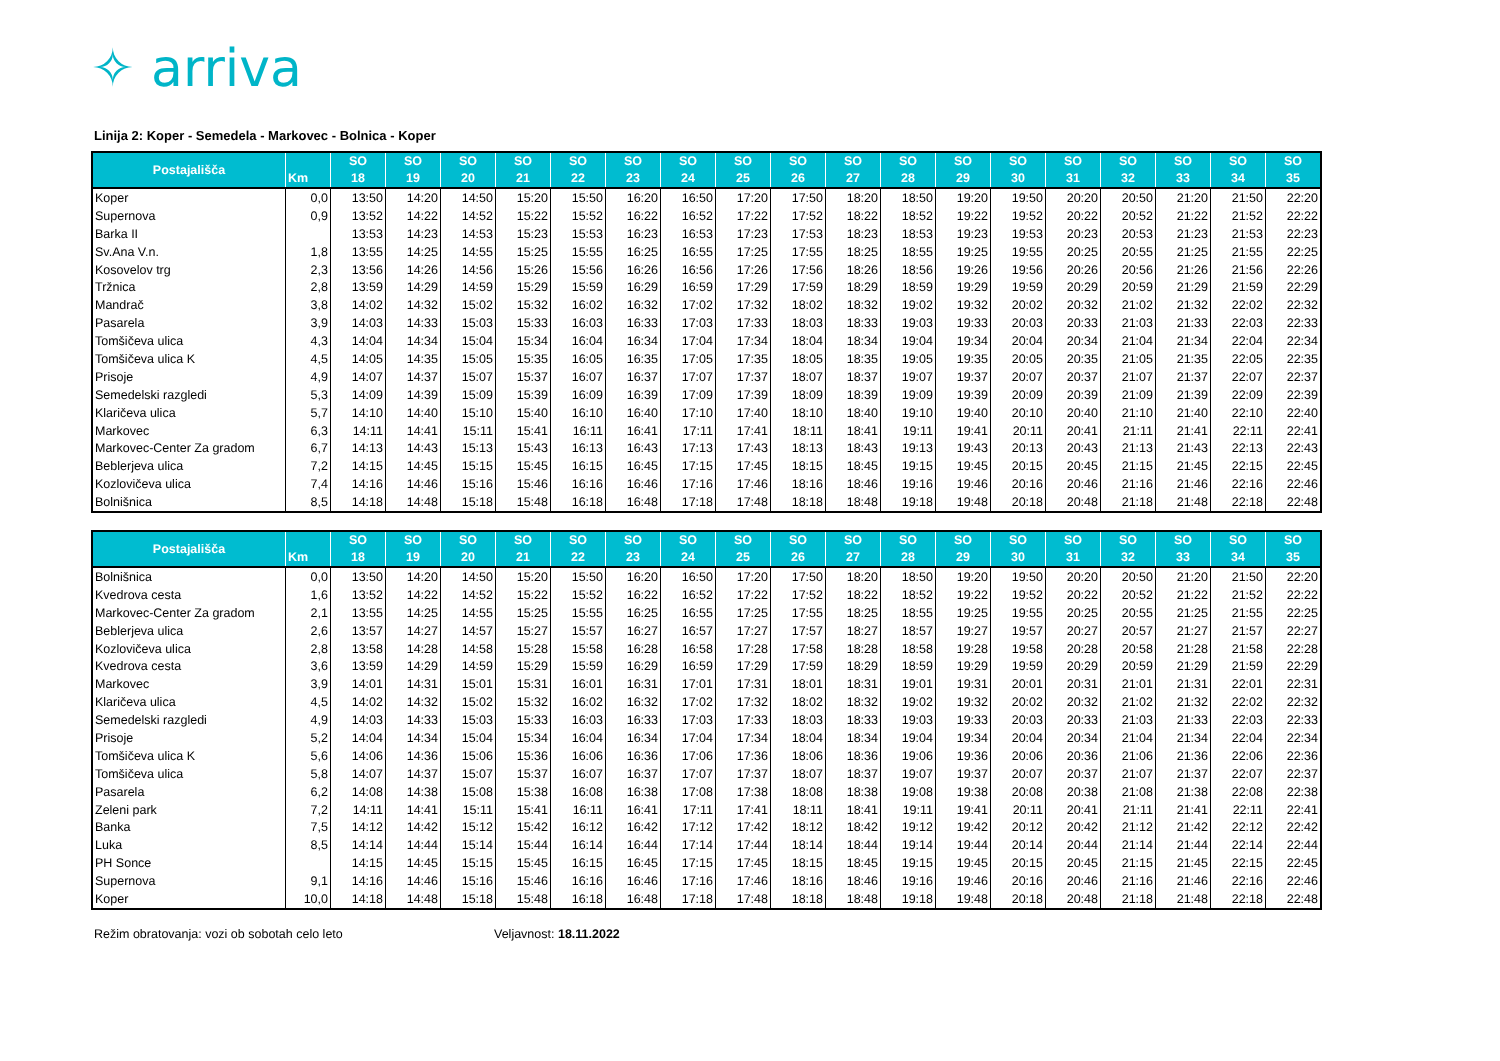✧ arriva
Linija 2: Koper - Semedela - Markovec - Bolnica - Koper
| Postajališča | Km | SO 18 | SO 19 | SO 20 | SO 21 | SO 22 | SO 23 | SO 24 | SO 25 | SO 26 | SO 27 | SO 28 | SO 29 | SO 30 | SO 31 | SO 32 | SO 33 | SO 34 | SO 35 |
| --- | --- | --- | --- | --- | --- | --- | --- | --- | --- | --- | --- | --- | --- | --- | --- | --- | --- | --- | --- |
| Koper | 0,0 | 13:50 | 14:20 | 14:50 | 15:20 | 15:50 | 16:20 | 16:50 | 17:20 | 17:50 | 18:20 | 18:50 | 19:20 | 19:50 | 20:20 | 20:50 | 21:20 | 21:50 | 22:20 |
| Supernova | 0,9 | 13:52 | 14:22 | 14:52 | 15:22 | 15:52 | 16:22 | 16:52 | 17:22 | 17:52 | 18:22 | 18:52 | 19:22 | 19:52 | 20:22 | 20:52 | 21:22 | 21:52 | 22:22 |
| Barka II | | 13:53 | 14:23 | 14:53 | 15:23 | 15:53 | 16:23 | 16:53 | 17:23 | 17:53 | 18:23 | 18:53 | 19:23 | 19:53 | 20:23 | 20:53 | 21:23 | 21:53 | 22:23 |
| Sv.Ana V.n. | 1,8 | 13:55 | 14:25 | 14:55 | 15:25 | 15:55 | 16:25 | 16:55 | 17:25 | 17:55 | 18:25 | 18:55 | 19:25 | 19:55 | 20:25 | 20:55 | 21:25 | 21:55 | 22:25 |
| Kosovelov trg | 2,3 | 13:56 | 14:26 | 14:56 | 15:26 | 15:56 | 16:26 | 16:56 | 17:26 | 17:56 | 18:26 | 18:56 | 19:26 | 19:56 | 20:26 | 20:56 | 21:26 | 21:56 | 22:26 |
| Tržnica | 2,8 | 13:59 | 14:29 | 14:59 | 15:29 | 15:59 | 16:29 | 16:59 | 17:29 | 17:59 | 18:29 | 18:59 | 19:29 | 19:59 | 20:29 | 20:59 | 21:29 | 21:59 | 22:29 |
| Mandrač | 3,8 | 14:02 | 14:32 | 15:02 | 15:32 | 16:02 | 16:32 | 17:02 | 17:32 | 18:02 | 18:32 | 19:02 | 19:32 | 20:02 | 20:32 | 21:02 | 21:32 | 22:02 | 22:32 |
| Pasarela | 3,9 | 14:03 | 14:33 | 15:03 | 15:33 | 16:03 | 16:33 | 17:03 | 17:33 | 18:03 | 18:33 | 19:03 | 19:33 | 20:03 | 20:33 | 21:03 | 21:33 | 22:03 | 22:33 |
| Tomšičeva ulica | 4,3 | 14:04 | 14:34 | 15:04 | 15:34 | 16:04 | 16:34 | 17:04 | 17:34 | 18:04 | 18:34 | 19:04 | 19:34 | 20:04 | 20:34 | 21:04 | 21:34 | 22:04 | 22:34 |
| Tomšičeva ulica K | 4,5 | 14:05 | 14:35 | 15:05 | 15:35 | 16:05 | 16:35 | 17:05 | 17:35 | 18:05 | 18:35 | 19:05 | 19:35 | 20:05 | 20:35 | 21:05 | 21:35 | 22:05 | 22:35 |
| Prisoje | 4,9 | 14:07 | 14:37 | 15:07 | 15:37 | 16:07 | 16:37 | 17:07 | 17:37 | 18:07 | 18:37 | 19:07 | 19:37 | 20:07 | 20:37 | 21:07 | 21:37 | 22:07 | 22:37 |
| Semedelski razgledi | 5,3 | 14:09 | 14:39 | 15:09 | 15:39 | 16:09 | 16:39 | 17:09 | 17:39 | 18:09 | 18:39 | 19:09 | 19:39 | 20:09 | 20:39 | 21:09 | 21:39 | 22:09 | 22:39 |
| Klaričeva ulica | 5,7 | 14:10 | 14:40 | 15:10 | 15:40 | 16:10 | 16:40 | 17:10 | 17:40 | 18:10 | 18:40 | 19:10 | 19:40 | 20:10 | 20:40 | 21:10 | 21:40 | 22:10 | 22:40 |
| Markovec | 6,3 | 14:11 | 14:41 | 15:11 | 15:41 | 16:11 | 16:41 | 17:11 | 17:41 | 18:11 | 18:41 | 19:11 | 19:41 | 20:11 | 20:41 | 21:11 | 21:41 | 22:11 | 22:41 |
| Markovec-Center Za gradom | 6,7 | 14:13 | 14:43 | 15:13 | 15:43 | 16:13 | 16:43 | 17:13 | 17:43 | 18:13 | 18:43 | 19:13 | 19:43 | 20:13 | 20:43 | 21:13 | 21:43 | 22:13 | 22:43 |
| Beblerjeva ulica | 7,2 | 14:15 | 14:45 | 15:15 | 15:45 | 16:15 | 16:45 | 17:15 | 17:45 | 18:15 | 18:45 | 19:15 | 19:45 | 20:15 | 20:45 | 21:15 | 21:45 | 22:15 | 22:45 |
| Kozlovičeva ulica | 7,4 | 14:16 | 14:46 | 15:16 | 15:46 | 16:16 | 16:46 | 17:16 | 17:46 | 18:16 | 18:46 | 19:16 | 19:46 | 20:16 | 20:46 | 21:16 | 21:46 | 22:16 | 22:46 |
| Bolnišnica | 8,5 | 14:18 | 14:48 | 15:18 | 15:48 | 16:18 | 16:48 | 17:18 | 17:48 | 18:18 | 18:48 | 19:18 | 19:48 | 20:18 | 20:48 | 21:18 | 21:48 | 22:18 | 22:48 |
| Postajališča | Km | SO 18 | SO 19 | SO 20 | SO 21 | SO 22 | SO 23 | SO 24 | SO 25 | SO 26 | SO 27 | SO 28 | SO 29 | SO 30 | SO 31 | SO 32 | SO 33 | SO 34 | SO 35 |
| --- | --- | --- | --- | --- | --- | --- | --- | --- | --- | --- | --- | --- | --- | --- | --- | --- | --- | --- | --- |
| Bolnišnica | 0,0 | 13:50 | 14:20 | 14:50 | 15:20 | 15:50 | 16:20 | 16:50 | 17:20 | 17:50 | 18:20 | 18:50 | 19:20 | 19:50 | 20:20 | 20:50 | 21:20 | 21:50 | 22:20 |
| Kvedrova cesta | 1,6 | 13:52 | 14:22 | 14:52 | 15:22 | 15:52 | 16:22 | 16:52 | 17:22 | 17:52 | 18:22 | 18:52 | 19:22 | 19:52 | 20:22 | 20:52 | 21:22 | 21:52 | 22:22 |
| Markovec-Center Za gradom | 2,1 | 13:55 | 14:25 | 14:55 | 15:25 | 15:55 | 16:25 | 16:55 | 17:25 | 17:55 | 18:25 | 18:55 | 19:25 | 19:55 | 20:25 | 20:55 | 21:25 | 21:55 | 22:25 |
| Beblerjeva ulica | 2,6 | 13:57 | 14:27 | 14:57 | 15:27 | 15:57 | 16:27 | 16:57 | 17:27 | 17:57 | 18:27 | 18:57 | 19:27 | 19:57 | 20:27 | 20:57 | 21:27 | 21:57 | 22:27 |
| Kozlovičeva ulica | 2,8 | 13:58 | 14:28 | 14:58 | 15:28 | 15:58 | 16:28 | 16:58 | 17:28 | 17:58 | 18:28 | 18:58 | 19:28 | 19:58 | 20:28 | 20:58 | 21:28 | 21:58 | 22:28 |
| Kvedrova cesta | 3,6 | 13:59 | 14:29 | 14:59 | 15:29 | 15:59 | 16:29 | 16:59 | 17:29 | 17:59 | 18:29 | 18:59 | 19:29 | 19:59 | 20:29 | 20:59 | 21:29 | 21:59 | 22:29 |
| Markovec | 3,9 | 14:01 | 14:31 | 15:01 | 15:31 | 16:01 | 16:31 | 17:01 | 17:31 | 18:01 | 18:31 | 19:01 | 19:31 | 20:01 | 20:31 | 21:01 | 21:31 | 22:01 | 22:31 |
| Klaričeva ulica | 4,5 | 14:02 | 14:32 | 15:02 | 15:32 | 16:02 | 16:32 | 17:02 | 17:32 | 18:02 | 18:32 | 19:02 | 19:32 | 20:02 | 20:32 | 21:02 | 21:32 | 22:02 | 22:32 |
| Semedelski razgledi | 4,9 | 14:03 | 14:33 | 15:03 | 15:33 | 16:03 | 16:33 | 17:03 | 17:33 | 18:03 | 18:33 | 19:03 | 19:33 | 20:03 | 20:33 | 21:03 | 21:33 | 22:03 | 22:33 |
| Prisoje | 5,2 | 14:04 | 14:34 | 15:04 | 15:34 | 16:04 | 16:34 | 17:04 | 17:34 | 18:04 | 18:34 | 19:04 | 19:34 | 20:04 | 20:34 | 21:04 | 21:34 | 22:04 | 22:34 |
| Tomšičeva ulica K | 5,6 | 14:06 | 14:36 | 15:06 | 15:36 | 16:06 | 16:36 | 17:06 | 17:36 | 18:06 | 18:36 | 19:06 | 19:36 | 20:06 | 20:36 | 21:06 | 21:36 | 22:06 | 22:36 |
| Tomšičeva ulica | 5,8 | 14:07 | 14:37 | 15:07 | 15:37 | 16:07 | 16:37 | 17:07 | 17:37 | 18:07 | 18:37 | 19:07 | 19:37 | 20:07 | 20:37 | 21:07 | 21:37 | 22:07 | 22:37 |
| Pasarela | 6,2 | 14:08 | 14:38 | 15:08 | 15:38 | 16:08 | 16:38 | 17:08 | 17:38 | 18:08 | 18:38 | 19:08 | 19:38 | 20:08 | 20:38 | 21:08 | 21:38 | 22:08 | 22:38 |
| Zeleni park | 7,2 | 14:11 | 14:41 | 15:11 | 15:41 | 16:11 | 16:41 | 17:11 | 17:41 | 18:11 | 18:41 | 19:11 | 19:41 | 20:11 | 20:41 | 21:11 | 21:41 | 22:11 | 22:41 |
| Banka | 7,5 | 14:12 | 14:42 | 15:12 | 15:42 | 16:12 | 16:42 | 17:12 | 17:42 | 18:12 | 18:42 | 19:12 | 19:42 | 20:12 | 20:42 | 21:12 | 21:42 | 22:12 | 22:42 |
| Luka | 8,5 | 14:14 | 14:44 | 15:14 | 15:44 | 16:14 | 16:44 | 17:14 | 17:44 | 18:14 | 18:44 | 19:14 | 19:44 | 20:14 | 20:44 | 21:14 | 21:44 | 22:14 | 22:44 |
| PH Sonce | | 14:15 | 14:45 | 15:15 | 15:45 | 16:15 | 16:45 | 17:15 | 17:45 | 18:15 | 18:45 | 19:15 | 19:45 | 20:15 | 20:45 | 21:15 | 21:45 | 22:15 | 22:45 |
| Supernova | 9,1 | 14:16 | 14:46 | 15:16 | 15:46 | 16:16 | 16:46 | 17:16 | 17:46 | 18:16 | 18:46 | 19:16 | 19:46 | 20:16 | 20:46 | 21:16 | 21:46 | 22:16 | 22:46 |
| Koper | 10,0 | 14:18 | 14:48 | 15:18 | 15:48 | 16:18 | 16:48 | 17:18 | 17:48 | 18:18 | 18:48 | 19:18 | 19:48 | 20:18 | 20:48 | 21:18 | 21:48 | 22:18 | 22:48 |
Režim obratovanja: vozi ob sobotah celo leto Veljavnost: 18.11.2022